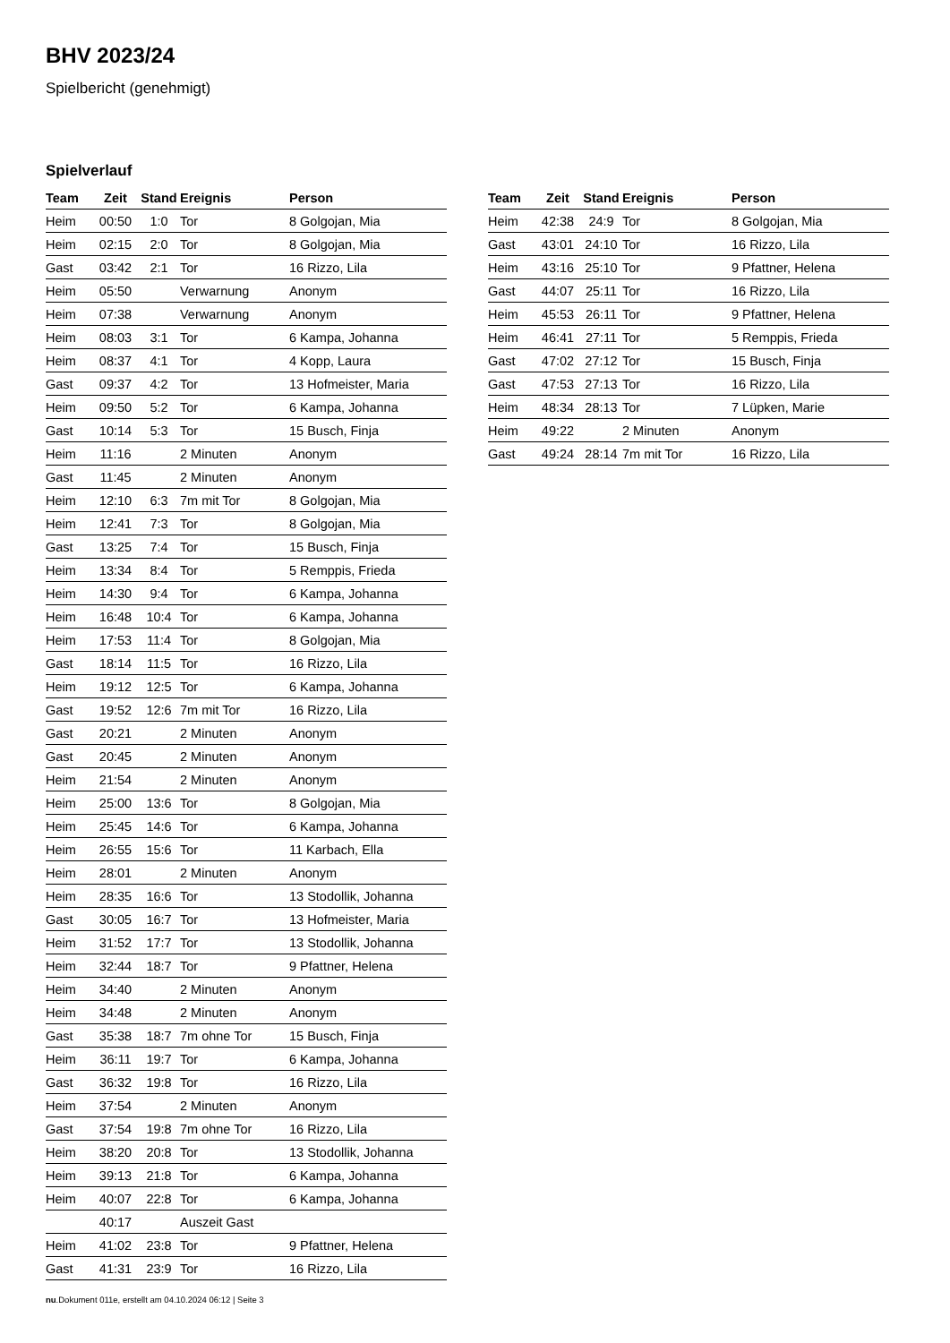BHV 2023/24
Spielbericht (genehmigt)
Spielverlauf
| Team | Zeit | Stand | Ereignis | Person |
| --- | --- | --- | --- | --- |
| Heim | 00:50 | 1:0 | Tor | 8 Golgojan, Mia |
| Heim | 02:15 | 2:0 | Tor | 8 Golgojan, Mia |
| Gast | 03:42 | 2:1 | Tor | 16 Rizzo, Lila |
| Heim | 05:50 | | Verwarnung | Anonym |
| Heim | 07:38 | | Verwarnung | Anonym |
| Heim | 08:03 | 3:1 | Tor | 6 Kampa, Johanna |
| Heim | 08:37 | 4:1 | Tor | 4 Kopp, Laura |
| Gast | 09:37 | 4:2 | Tor | 13 Hofmeister, Maria |
| Heim | 09:50 | 5:2 | Tor | 6 Kampa, Johanna |
| Gast | 10:14 | 5:3 | Tor | 15 Busch, Finja |
| Heim | 11:16 | | 2 Minuten | Anonym |
| Gast | 11:45 | | 2 Minuten | Anonym |
| Heim | 12:10 | 6:3 | 7m mit Tor | 8 Golgojan, Mia |
| Heim | 12:41 | 7:3 | Tor | 8 Golgojan, Mia |
| Gast | 13:25 | 7:4 | Tor | 15 Busch, Finja |
| Heim | 13:34 | 8:4 | Tor | 5 Remppis, Frieda |
| Heim | 14:30 | 9:4 | Tor | 6 Kampa, Johanna |
| Heim | 16:48 | 10:4 | Tor | 6 Kampa, Johanna |
| Heim | 17:53 | 11:4 | Tor | 8 Golgojan, Mia |
| Gast | 18:14 | 11:5 | Tor | 16 Rizzo, Lila |
| Heim | 19:12 | 12:5 | Tor | 6 Kampa, Johanna |
| Gast | 19:52 | 12:6 | 7m mit Tor | 16 Rizzo, Lila |
| Gast | 20:21 | | 2 Minuten | Anonym |
| Gast | 20:45 | | 2 Minuten | Anonym |
| Heim | 21:54 | | 2 Minuten | Anonym |
| Heim | 25:00 | 13:6 | Tor | 8 Golgojan, Mia |
| Heim | 25:45 | 14:6 | Tor | 6 Kampa, Johanna |
| Heim | 26:55 | 15:6 | Tor | 11 Karbach, Ella |
| Heim | 28:01 | | 2 Minuten | Anonym |
| Heim | 28:35 | 16:6 | Tor | 13 Stodollik, Johanna |
| Gast | 30:05 | 16:7 | Tor | 13 Hofmeister, Maria |
| Heim | 31:52 | 17:7 | Tor | 13 Stodollik, Johanna |
| Heim | 32:44 | 18:7 | Tor | 9 Pfattner, Helena |
| Heim | 34:40 | | 2 Minuten | Anonym |
| Heim | 34:48 | | 2 Minuten | Anonym |
| Gast | 35:38 | 18:7 | 7m ohne Tor | 15 Busch, Finja |
| Heim | 36:11 | 19:7 | Tor | 6 Kampa, Johanna |
| Gast | 36:32 | 19:8 | Tor | 16 Rizzo, Lila |
| Heim | 37:54 | | 2 Minuten | Anonym |
| Gast | 37:54 | 19:8 | 7m ohne Tor | 16 Rizzo, Lila |
| Heim | 38:20 | 20:8 | Tor | 13 Stodollik, Johanna |
| Heim | 39:13 | 21:8 | Tor | 6 Kampa, Johanna |
| Heim | 40:07 | 22:8 | Tor | 6 Kampa, Johanna |
| | 40:17 | | Auszeit Gast | |
| Heim | 41:02 | 23:8 | Tor | 9 Pfattner, Helena |
| Gast | 41:31 | 23:9 | Tor | 16 Rizzo, Lila |
| Team | Zeit | Stand | Ereignis | Person |
| --- | --- | --- | --- | --- |
| Heim | 42:38 | 24:9 | Tor | 8 Golgojan, Mia |
| Gast | 43:01 | 24:10 | Tor | 16 Rizzo, Lila |
| Heim | 43:16 | 25:10 | Tor | 9 Pfattner, Helena |
| Gast | 44:07 | 25:11 | Tor | 16 Rizzo, Lila |
| Heim | 45:53 | 26:11 | Tor | 9 Pfattner, Helena |
| Heim | 46:41 | 27:11 | Tor | 5 Remppis, Frieda |
| Gast | 47:02 | 27:12 | Tor | 15 Busch, Finja |
| Gast | 47:53 | 27:13 | Tor | 16 Rizzo, Lila |
| Heim | 48:34 | 28:13 | Tor | 7 Lüpken, Marie |
| Heim | 49:22 | | 2 Minuten | Anonym |
| Gast | 49:24 | 28:14 | 7m mit Tor | 16 Rizzo, Lila |
nu.Dokument 011e, erstellt am 04.10.2024 06:12 | Seite 3